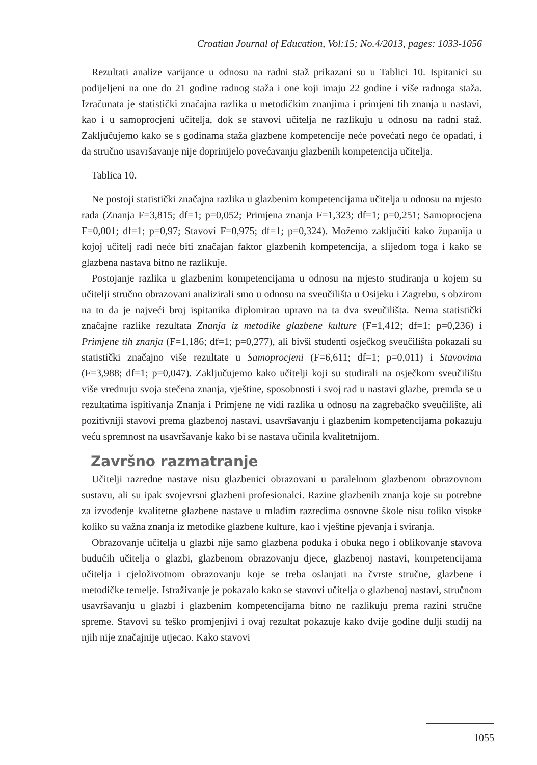Croatian Journal of Education, Vol:15; No.4/2013, pages: 1033-1056
Rezultati analize varijance u odnosu na radni staž prikazani su u Tablici 10. Ispitanici su podijeljeni na one do 21 godine radnog staža i one koji imaju 22 godine i više radnoga staža. Izračunata je statistički značajna razlika u metodičkim znanjima i primjeni tih znanja u nastavi, kao i u samoprocjeni učitelja, dok se stavovi učitelja ne razlikuju u odnosu na radni staž. Zaključujemo kako se s godinama staža glazbene kompetencije neće povećati nego će opadati, i da stručno usavršavanje nije doprinijelo povećavanju glazbenih kompetencija učitelja.
Tablica 10.
Ne postoji statistički značajna razlika u glazbenim kompetencijama učitelja u odnosu na mjesto rada (Znanja F=3,815; df=1; p=0,052; Primjena znanja F=1,323; df=1; p=0,251; Samoprocjena F=0,001; df=1; p=0,97; Stavovi F=0,975; df=1; p=0,324). Možemo zaključiti kako županija u kojoj učitelj radi neće biti značajan faktor glazbenih kompetencija, a slijedom toga i kako se glazbena nastava bitno ne razlikuje.
Postojanje razlika u glazbenim kompetencijama u odnosu na mjesto studiranja u kojem su učitelji stručno obrazovani analizirali smo u odnosu na sveučilišta u Osijeku i Zagrebu, s obzirom na to da je najveći broj ispitanika diplomirao upravo na ta dva sveučilišta. Nema statistički značajne razlike rezultata Znanja iz metodike glazbene kulture (F=1,412; df=1; p=0,236) i Primjene tih znanja (F=1,186; df=1; p=0,277), ali bivši studenti osječkog sveučilišta pokazali su statistički značajno više rezultate u Samoprocjeni (F=6,611; df=1; p=0,011) i Stavovima (F=3,988; df=1; p=0,047). Zaključujemo kako učitelji koji su studirali na osječkom sveučilištu više vrednuju svoja stečena znanja, vještine, sposobnosti i svoj rad u nastavi glazbe, premda se u rezultatima ispitivanja Znanja i Primjene ne vidi razlika u odnosu na zagrebačko sveučilište, ali pozitivniji stavovi prema glazbenoj nastavi, usavršavanju i glazbenim kompetencijama pokazuju veću spremnost na usavršavanje kako bi se nastava učinila kvalitetnijom.
Završno razmatranje
Učitelji razredne nastave nisu glazbenici obrazovani u paralelnom glazbenom obrazovnom sustavu, ali su ipak svojevrsni glazbeni profesionalci. Razine glazbenih znanja koje su potrebne za izvođenje kvalitetne glazbene nastave u mlađim razredima osnovne škole nisu toliko visoke koliko su važna znanja iz metodike glazbene kulture, kao i vještine pjevanja i sviranja.
Obrazovanje učitelja u glazbi nije samo glazbena poduka i obuka nego i oblikovanje stavova budućih učitelja o glazbi, glazbenom obrazovanju djece, glazbenoj nastavi, kompetencijama učitelja i cjeloživotnom obrazovanju koje se treba oslanjati na čvrste stručne, glazbene i metodičke temelje. Istraživanje je pokazalo kako se stavovi učitelja o glazbenoj nastavi, stručnom usavršavanju u glazbi i glazbenim kompetencijama bitno ne razlikuju prema razini stručne spreme. Stavovi su teško promjenjivi i ovaj rezultat pokazuje kako dvije godine dulji studij na njih nije značajnije utjecao. Kako stavovi
1055